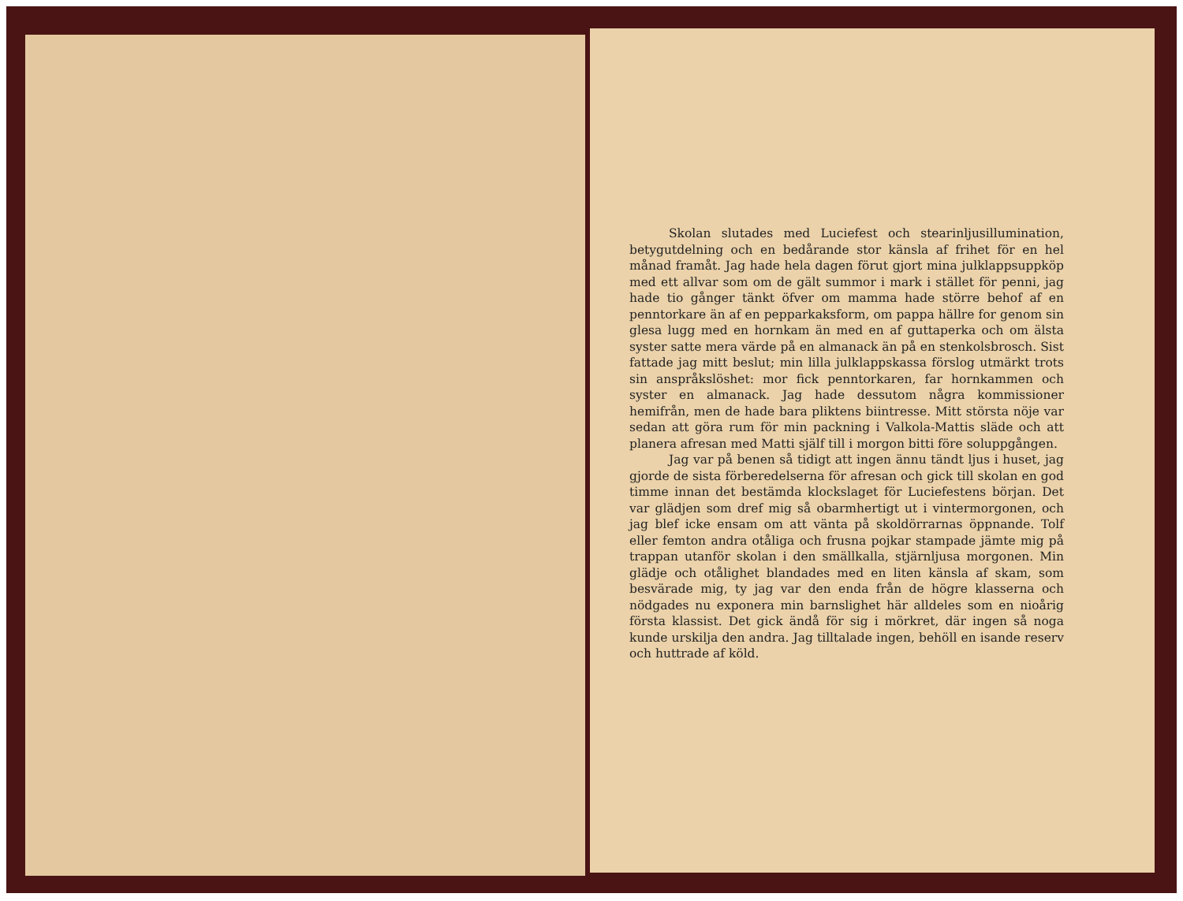Skolan slutades med Luciefest och stearinljusillumination, betygutdelning och en bedårande stor känsla af frihet för en hel månad framåt. Jag hade hela dagen förut gjort mina julklappsuppköp med ett allvar som om de gält summor i mark i stället för penni, jag hade tio gånger tänkt öfver om mamma hade större behof af en penntorkare än af en pepparkaksform, om pappa hällre for genom sin glesa lugg med en hornkam än med en af guttaperka och om älsta syster satte mera värde på en almanack än på en stenkolsbrosch. Sist fattade jag mitt beslut; min lilla julklappskassa förslog utmärkt trots sin anspråkslöshet: mor fick penntorkaren, far hornkammen och syster en almanack. Jag hade dessutom några kommissioner hemifrån, men de hade bara pliktens biintresse. Mitt största nöje var sedan att göra rum för min packning i Valkola-Mattis släde och att planera afresan med Matti själf till i morgon bitti före soluppgången.
Jag var på benen så tidigt att ingen ännu tändt ljus i huset, jag gjorde de sista förberedelserna för afresan och gick till skolan en god timme innan det bestämda klockslaget för Luciefestens början. Det var glädjen som dref mig så obarmhertigt ut i vintermorgonen, och jag blef icke ensam om att vänta på skoldörrarnas öppnande. Tolf eller femton andra otåliga och frusna pojkar stampade jämte mig på trappan utanför skolan i den smällkalla, stjärnljusa morgonen. Min glädje och otålighet blandades med en liten känsla af skam, som besvärade mig, ty jag var den enda från de högre klasserna och nödgades nu exponera min barnslighet här alldeles som en nioårig första klassist. Det gick ändå för sig i mörkret, där ingen så noga kunde urskilja den andra. Jag tilltalade ingen, behöll en isande reserv och huttrade af köld.